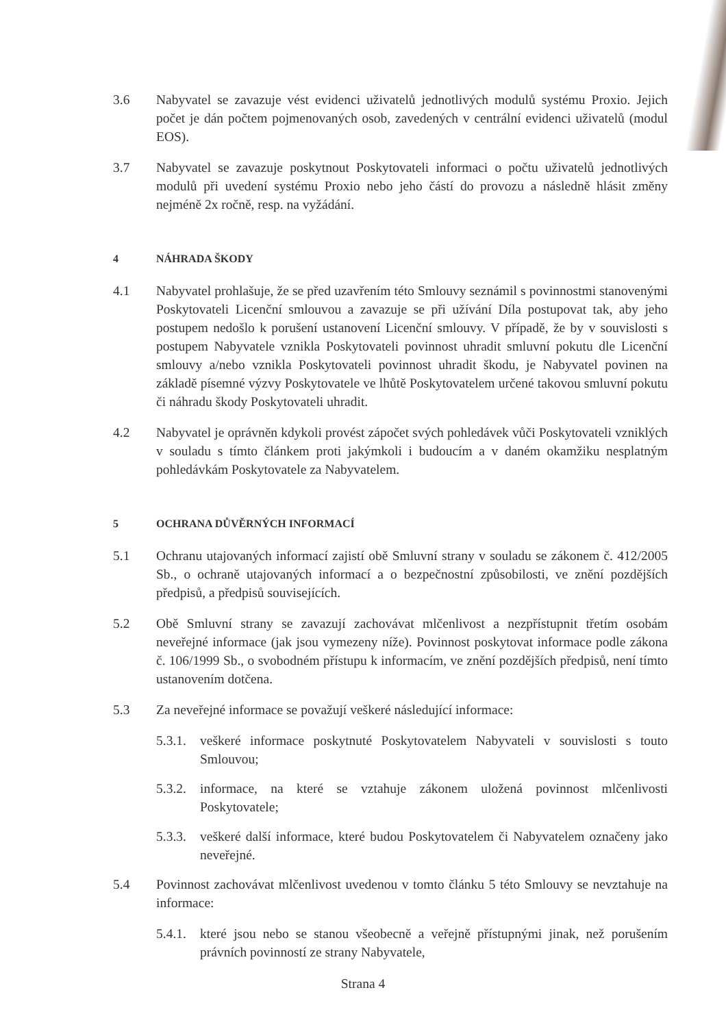3.6 Nabyvatel se zavazuje vést evidenci uživatelů jednotlivých modulů systému Proxio. Jejich počet je dán počtem pojmenovaných osob, zavedených v centrální evidenci uživatelů (modul EOS).
3.7 Nabyvatel se zavazuje poskytnout Poskytovateli informaci o počtu uživatelů jednotlivých modulů při uvedení systému Proxio nebo jeho částí do provozu a následně hlásit změny nejméně 2x ročně, resp. na vyžádání.
4 NÁHRADA ŠKODY
4.1 Nabyvatel prohlašuje, že se před uzavřením této Smlouvy seznámil s povinnostmi stanovenými Poskytovateli Licenční smlouvou a zavazuje se při užívání Díla postupovat tak, aby jeho postupem nedošlo k porušení ustanovení Licenční smlouvy. V případě, že by v souvislosti s postupem Nabyvatele vznikla Poskytovateli povinnost uhradit smluvní pokutu dle Licenční smlouvy a/nebo vznikla Poskytovateli povinnost uhradit škodu, je Nabyvatel povinen na základě písemné výzvy Poskytovatele ve lhůtě Poskytovatelem určené takovou smluvní pokutu či náhradu škody Poskytovateli uhradit.
4.2 Nabyvatel je oprávněn kdykoli provést zápočet svých pohledávek vůči Poskytovateli vzniklých v souladu s tímto článkem proti jakýmkoli i budoucím a v daném okamžiku nesplatným pohledávkám Poskytovatele za Nabyvatelem.
5 OCHRANA DŮVĚRNÝCH INFORMACÍ
5.1 Ochranu utajovaných informací zajistí obě Smluvní strany v souladu se zákonem č. 412/2005 Sb., o ochraně utajovaných informací a o bezpečnostní způsobilosti, ve znění pozdějších předpisů, a předpisů souvisejících.
5.2 Obě Smluvní strany se zavazují zachovávat mlčenlivost a nezpřístupnit třetím osobám neveřejné informace (jak jsou vymezeny níže). Povinnost poskytovat informace podle zákona č. 106/1999 Sb., o svobodném přístupu k informacím, ve znění pozdějších předpisů, není tímto ustanovením dotčena.
5.3 Za neveřejné informace se považují veškeré následující informace:
5.3.1.
veškeré informace poskytnuté Poskytovatelem Nabyvateli v souvislosti s touto Smlouvou;
5.3.2.
informace, na které se vztahuje zákonem uložená povinnost mlčenlivosti Poskytovatele;
5.3.3.
veškeré další informace, které budou Poskytovatelem či Nabyvatelem označeny jako neveřejné.
5.4 Povinnost zachovávat mlčenlivost uvedenou v tomto článku 5 této Smlouvy se nevztahuje na informace:
5.4.1.
které jsou nebo se stanou všeobecně a veřejně přístupnými jinak, než porušením právních povinností ze strany Nabyvatele,
Strana 4